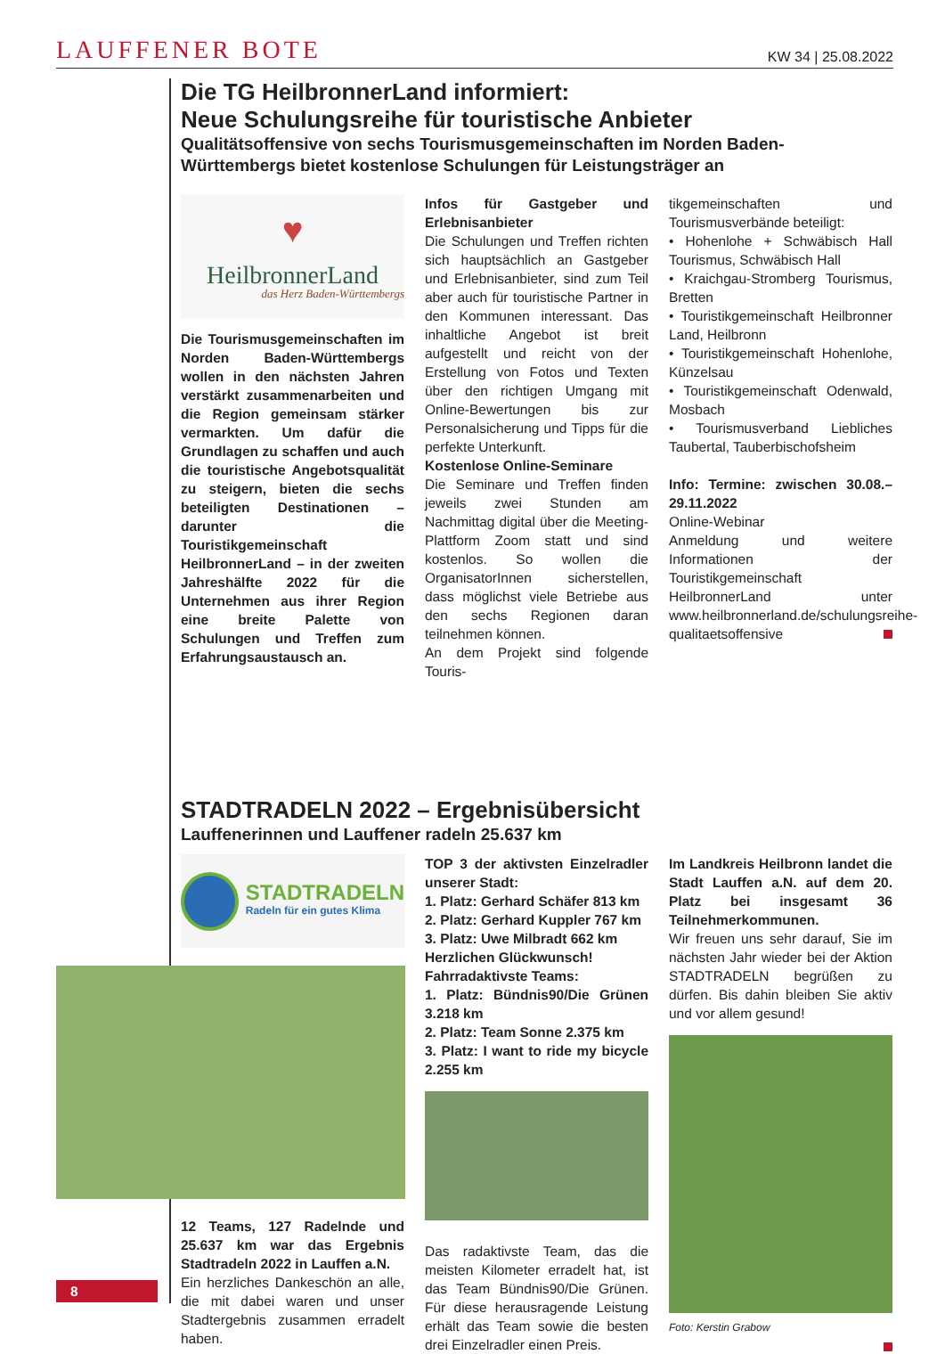LAUFFENER BOTE KW 34 | 25.08.2022
Die TG HeilbronnerLand informiert:
Neue Schulungsreihe für touristische Anbieter
Qualitätsoffensive von sechs Tourismusgemeinschaften im Norden Baden-Württembergs bietet kostenlose Schulungen für Leistungsträger an
♥
HeilbronnerLand
das Herz Baden-Württembergs
Die Tourismusgemeinschaften im Norden Baden-Württembergs wollen in den nächsten Jahren verstärkt zusammenarbeiten und die Region gemeinsam stärker vermarkten. Um dafür die Grundlagen zu schaffen und auch die touristische Angebotsqualität zu steigern, bieten die sechs beteiligten Destinationen – darunter die Touristikgemeinschaft HeilbronnerLand – in der zweiten Jahreshälfte 2022 für die Unternehmen aus ihrer Region eine breite Palette von Schulungen und Treffen zum Erfahrungsaustausch an.
Infos für Gastgeber und Erlebnisanbieter
Die Schulungen und Treffen richten sich hauptsächlich an Gastgeber und Erlebnisanbieter, sind zum Teil aber auch für touristische Partner in den Kommunen interessant. Das inhaltliche Angebot ist breit aufgestellt und reicht von der Erstellung von Fotos und Texten über den richtigen Umgang mit Online-Bewertungen bis zur Personalsicherung und Tipps für die perfekte Unterkunft.
Kostenlose Online-Seminare
Die Seminare und Treffen finden jeweils zwei Stunden am Nachmittag digital über die Meeting-Plattform Zoom statt und sind kostenlos. So wollen die OrganisatorInnen sicherstellen, dass möglichst viele Betriebe aus den sechs Regionen daran teilnehmen können.
An dem Projekt sind folgende Touris-
tikgemeinschaften und Tourismusverbände beteiligt:
• Hohenlohe + Schwäbisch Hall Tourismus, Schwäbisch Hall
• Kraichgau-Stromberg Tourismus, Bretten
• Touristikgemeinschaft Heilbronner Land, Heilbronn
• Touristikgemeinschaft Hohenlohe, Künzelsau
• Touristikgemeinschaft Odenwald, Mosbach
• Tourismusverband Liebliches Taubertal, Tauberbischofsheim
Info: Termine: zwischen 30.08.–29.11.2022
Online-Webinar
Anmeldung und weitere Informationen der Touristikgemeinschaft HeilbronnerLand unter www.heilbronnerland.de/schulungsreihe-qualitaetsoffensive
STADTRADELN 2022 – Ergebnisübersicht
Lauffenerinnen und Lauffener radeln 25.637 km
STADTRADELN
Radeln für ein gutes Klima
12 Teams, 127 Radelnde und 25.637 km war das Ergebnis Stadtradeln 2022 in Lauffen a.N.
Ein herzliches Dankeschön an alle, die mit dabei waren und unser Stadtergebnis zusammen erradelt haben.
TOP 3 der aktivsten Einzelradler unserer Stadt:
1. Platz: Gerhard Schäfer 813 km
2. Platz: Gerhard Kuppler 767 km
3. Platz: Uwe Milbradt 662 km
Herzlichen Glückwunsch!
Fahrradaktivste Teams:
1. Platz: Bündnis90/Die Grünen 3.218 km
2. Platz: Team Sonne 2.375 km
3. Platz: I want to ride my bicycle 2.255 km
Das radaktivste Team, das die meisten Kilometer erradelt hat, ist das Team Bündnis90/Die Grünen. Für diese herausragende Leistung erhält das Team sowie die besten drei Einzelradler einen Preis.
Im Landkreis Heilbronn landet die Stadt Lauffen a.N. auf dem 20. Platz bei insgesamt 36 Teilnehmerkommunen.
Wir freuen uns sehr darauf, Sie im nächsten Jahr wieder bei der Aktion STADTRADELN begrüßen zu dürfen. Bis dahin bleiben Sie aktiv und vor allem gesund!
Foto: Kerstin Grabow
8